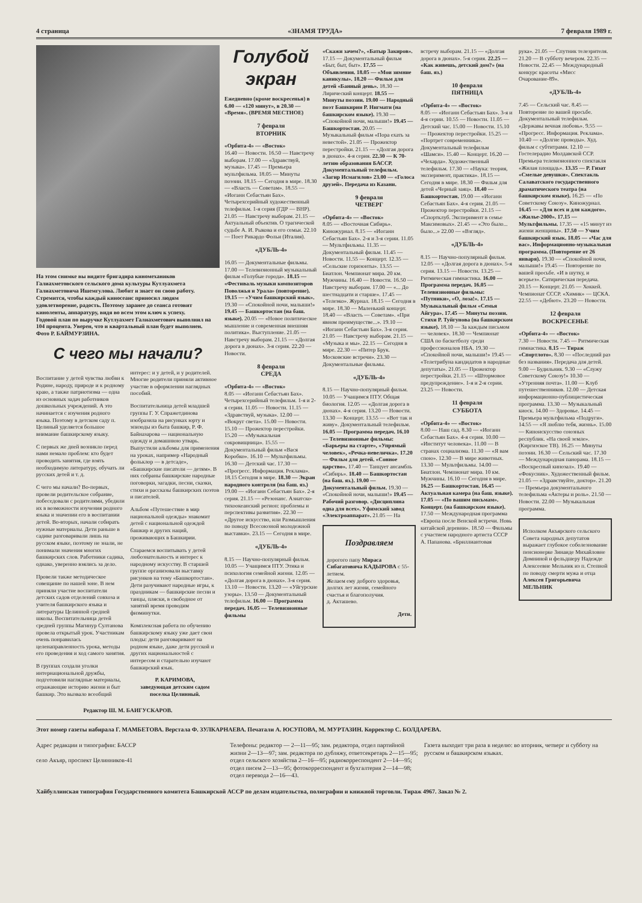4 страница «ЗНАМЯ ТРУДА» 7 февраля 1989 г.
На этом снимке вы видите бригадира киномехаников Галиахметовского сельского дома культуры Кутлуахмета Галиахметовича Ишемгулова. Любит и знает он свою работу. Стремится, чтобы каждый киносеанс приносил людям удовлетворение, радость. Поэтому заранее до сеанса готовит киноленты, аппаратуру, видя во всем этом ключ к успеху.
Годовой план по выручке Кутлуахмет Галиахметович выполнил на 104 процента. Уверен, что и квартальный план будет выполнен.
Фото Р. БАЙМУРЗИНА.
С чего мы начали?
Воспитание у детей чувства любви к Родине, народу, природе и к родному краю, а также патриотизма — одна из основных задач работников дошкольных учреждений. А это начинается с изучения родного языка. Поэтому в детском саду п. Целиный уделяется большое внимание башкирскому языку.
С первых же дней возникло перед нами немало проблем: кто будет проводить занятия, где взять необходимую литературу, обучать ли русских детей и т. д.
С чего мы начали? Во-первых, провели родительское собрание, побеседовали с родителями, убедили их в возможности изучения родного языка и значении его в воспитании детей. Во-вторых, начали собирать нужные материалы. Дети раньше в садике разговаривали лишь на русском языке, поэтому не знали, не понимали значения многих башкирских слов. Работники садика, однако, уверенно взялись за дело.
Провели также методическое совещание по нашей зоне. В нем приняли участие воспитатели детских садов отделений совхоза и учителя башкирского языка и литературы Целинной средней школы. Воспитательница детей средней группы Магинур Султанова провела открытый урок. Участникам очень понравилась целенаправленность урока, методы его проведения и ход самого занятия.
В группах создали уголки интернациональной дружбы, подготовили наглядные материалы, отражающие историю жизни и быт башкир. Это вызвало всеобщий интерес: и у детей, и у родителей. Многие родители приняли активное участие в оформлении наглядных пособий.
Воспитательница детей младшей группы Г. У. Спражетдинова изобразила на рисунках юрту и эпизоды из быта башкир, Р. Ф. Байназарова — национальную одежду и домашнюю утварь. Выпустили альбомы для применения на уроках, например «Народный фольклор — в детсаде», «Башкирские писатели — детям». В них собраны башкирские народные поговорки, загадки, песни, сказки, стихи и рассказы башкирских поэтов и писателей.
Альбом «Путешествие в мир национальной одежды» знакомит детей с национальной одеждой башкир и других наций, проживающих в Башкирии.
Стараемся воспитывать у детей любознательность и интерес к народному искусству. В старшей группе организовали выставку рисунков на тему «Башкортостан». Дети разучивают народные игры, к праздникам — башкирские песни и танцы, пляски, в свободное от занятий время проводим физминутки.
Комплексная работа по обучению башкирскому языку уже дает свои плоды: дети разговаривают на родном языке, даже дети русской и других национальностей с интересом и старательно изучают башкирский язык.
Р. КАРИМОВА,
заведующая детским садом поселка Целинный.
Редактор Ш. М. БАИГУСКАРОВ.
Голубой экран
Ежедневно (кроме воскресенья) в 6.00 — «120 минут», в 20.30 — «Время». (ВРЕМЯ МЕСТНОЕ)
7 февраля
ВТОРНИК
«Орбита-4» — «Восток»
16.40 — Новости. 16.50 — Навстречу выборам. 17.00 — «Здравствуй, музыка». 17.45 — Премьера мультфильма. 18.05 — Минуты поэзии. 18.15 — Сегодня в мире. 18.30 — «Власть — Советам». 18.55 — «Иоганн Себастьян Бах». Четырехсерийный художественный телефильм. 1-я серия (ГДР — ВНР). 21.05 — Навстречу выборам. 21.15 — Актуальный объектив. О трагической судьбе А. И. Рыкова и его семьи. 22.10 — Поет Рикардо Фольи (Италия).
«ДУБЛЬ-4»
16.05 — Документальные фильмы. 17.00 — Телевизионный музыкальный фильм «Голубые города». 18.15 — «Фестиваль музыки композиторов Поволжья и Урала» (повторение). 19.15 — «Учим башкирский язык». 19.30 — «Спокойной ночи, малыши!» 19.45 — Башкортостан (на баш. языке). 20.05 — «Новое политическое мышление и современная внешняя политика». Выступление. 21.05 — Навстречу выборам. 21.15 — «Долгая дорога в дюнах». 3-я серия. 22.20 — Новости.
8 февраля
СРЕДА
«Орбита-4» — «Восток»
8.05 — «Иоганн Себастьян Бах». Четырехсерийный телефильм. 1-я и 2-я серии. 11.05 — Новости. 11.15 — «Здравствуй, музыка». 12.00 — «Вокруг света». 15.00 — Новости. 15.10 — Прожектор перестройки. 15.20 — «Музыкальная сокровищница». 15.55 — Документальный фильм «Вася Коробко». 16.10 — Мультфильмы. 16.30 — Детский час. 17.30 — «Прогресс. Информация. Реклама». 18.15 Сегодня в мире. 18.30 — Экран народного контроля (на баш. яз.) 19.00 — «Иоганн Себастьян Бах». 2-я серия. 21.15 — «Резонанс. Азиатско-тихоокеанский регион: проблемы и перспективы развития». 22.30 — «Другое искусство, или Размышления по поводу Всесоюзной молодежной выставки». 23.15 — Сегодня в мире.
«ДУБЛЬ-4»
8.15 — Научно-популярный фильм. 10.05 — Учащимся ПТУ. Этика и психология семейной жизни. 12.05 — «Долгая дорога в дюнах». 3-я серия. 13.10 — Новости. 13.20 — «Уйгурские узоры». 13.50 — Документальный телефильм. 16.00 — Программа передач. 16.05 — Телевизионные фильмы
«Скажи зачем?», «Батыр Закиров». 17.15 — Документальный фильм «Быт, быт, быт». 17.55 — Объявления. 18.05 — «Мои зимние каникулы». 18.20 — Фильм для детей «Банный день». 18.30 — Лирический концерт. 18.55 — Минуты поэзии. 19.00 — Народный поэт Башкирии Р. Нигмати (на башкирском языке). 19.30 — «Спокойной ночи, малыши!» 19.45 — Башкортостан. 20.05 — Музыкальный фильм «Пора ехать за невестой». 21.05 — Прожектор перестройки. 21.15 — «Долгая дорога в дюнах». 4-я серия. 22.30 — К 70-летию образования БАССР. Документальный телефильм. «Загир Исмагилов» 23.00 — «Голоса друзей». Передача из Казани.
9 февраля
ЧЕТВЕРГ
«Орбита-4» — «Восток»
8.05 — «Восточная Сибирь». Киножурнал. 8.15 — «Иоганн Себастьян Бах». 2-я и 3-я серии. 11.05 — Мультфильмы. 11.35 — Документальный фильм. 11.45 — Новости. 11.55 — Концерт. 12.35 — «Сельские горизонты». 13.55 — Биатлон. Чемпионат мира. 20 км. Мужчины. 16.40 — Новости. 16.50 — Навстречу выборам. 17.00 — «... До шестнадцати и старше». 17.45 — «Телеэко». Журнал. 18.15 — Сегодня в мире. 18.30 — Маленький концерт. 18.40 — «Власть — Советам». «При явном преимуществе...». 19.10 — «Иоганн Себастьян Бах». 3-я серия. 21.05 — Навстречу выборам. 21.15 — «Музыка и мы». 22.15 — Сегодня в мире. 22.30 — «Питер Брук. Московские встречи». 23.30 — Документальные фильмы.
«ДУБЛЬ-4»
8.15 — Научно-популярный фильм. 10.05 — Учащимся ПТУ. Общая биология. 12.05 — «Долгая дорога в дюнах». 4-я серия. 13.20 — Новости. 13.30 — Концерт. 13.55 — «Вот так и живу». Документальный телефильм. 16.05 — Программа передач. 16.10 — Телевизионные фильмы: «Барьеры на старте», «Упрямый человек», «Речка-невеличка». 17.20 — Фильм для детей. «Сонное царство». 17.40 — Танцует ансамбль «Сибирь». 18.40 — Башкортостан (на баш. яз.). 19.00 — Документальный фильм. 19.30 — «Спокойной ночи, малыши!» 19.45 — Рабочий разговор. «Дисциплина одна для всех». Уфимский завод «Электроаппарат». 21.05 — На
Поздравляем
дорогого папу Мираса Сибагатовича КАДЫРОВА с 55-летием.
Желаем ему доброго здоровья, долгих лет жизни, семейного счастья и благополучия.
д. Акташево.
Дети.
встречу выборам. 21.15 — «Долгая дорога в дюнах». 5-я серия. 22.25 — «Как живешь, детский дом?» (на баш. яз.)
10 февраля
ПЯТНИЦА
«Орбита-4» — «Восток»
8.05 — «Иоганн Себастьян Бах». 3-я и 4-я серии. 10.55 — Новости. 11.05 — Детский час. 15.00 — Новости. 15.10 — Прожектор перестройки. 15.25 — «Портрет современника». Документальный телефильм «Шамси». 15.40 — Концерт. 16.20 — «Чехарда». Художественный телефильм. 17.30 — «Наука: теория, эксперимент, практика». 18.15 — Сегодня в мире. 18.30 — Фильм для детей «Черный заяц». 18.40 — Башкортостан. 19.00 — «Иоганн Себастьян Бах». 4-я серия. 21.05 — Прожектор перестройки. 21.15 — «Спортклуб. Эксперимент в семье Максимовых». 21.45 — «Это было... было...» 22.00 — «Взгляд».
«ДУБЛЬ-4»
8.15 — Научно-популярный фильм. 12.05 — «Долгая дорога в дюнах». 5-я серия. 13.15 — Новости. 13.25 — Ритмическая гимнастика. 16.00 — Программа передач. 16.05 — Телевизионные фильмы: «Путники», «О, лоза!». 17.15 — Музыкальный фильм «Семья Айгура». 17.45 — Минуты поэзии. Стихи Р. Туйгунова (на башкирском языке). 18.10 — За каждым письмом — человек». 18.30 — Чемпионат США по баскетболу среди профессионалов НБА. 19.30 — «Спокойной ночи, малыши!» 19.45 — «Телетрибуна кандидатов в народные депутаты». 21.05 — Прожектор перестройки. 21.15 — «Штормовое предупреждение». 1-я и 2-я серии. 23.25 — Новости.
11 февраля
СУББОТА
«Орбита-4» — «Восток»
8.00 — Наш сад. 8.30 — «Иоганн Себастьян Бах». 4-я серия. 10.00 — «Институт человека». 11.00 — В странах социализма. 11.30 — «Я вам спою». 12.30 — В мире животных. 13.30 — Мультфильмы. 14.00 — Биатлон. Чемпионат мира. 10 км. Мужчины. 16.10 — Сегодня в мире. 16.25 — Башкортостан. 16.45 — Актуальная камера (на баш. языке). 17.05 — «По вашим письмам». Концерт. (на башкирском языке). 17.50 — Международная программа «Европа после Венской встречи. Новь китайской деревни». 18.50 — Фильмы с участием народного артиста СССР А. Папанова. «Бриллиантовая
рука». 21.05 — Спутник телезрителя. 21.20 — В субботу вечером. 22.35 — Новости. 22.45 — Международный конкурс красоты «Мисс Очарование-89».
«ДУБЛЬ-4»
7.45 — Сельский час. 8.45 — Повторение по вашей просьбе. Документальный телефильм. «Державы вечная любовь». 9.55 — «Прогресс. Информация. Реклама». 10.40 — «Долгие проводы». Худ. фильм с субтитрами. 12.10 — Гостелерадио Молдавской ССР. Премьера телевизионного спектакля «Жилая площадь». 13.35 — Р. Гизат «Смелые девушки». Спектакль Салаватского государственного драматического театра (на башкирском языке). 16.25 — «По Советскому Союзу». Киножурнал. 16.45 — «Для всех и для каждого». «Жилье-2000». 17.15 — Мультфильмы. 17.35 — «15 минут из жизни женщины». 17.50 — Учим башкирский язык. 18.05 — «Час для вас». Информационно-музыкальная программа. (Повторение от 26 января). 19.30 — «Спокойной ночи, малыши!» 19.45 — Повторение по вашей просьбе. «И в шутку, и всерьез». Сатирическая передача. 20.15 — Концерт. 21.05 — Хоккей. Чемпионат СССР. «Химик» — ЦСКА. 22.55 — «Дебют». 23.20 — Новости.
12 февраля
ВОСКРЕСЕНЬЕ
«Орбита-4» — «Восток»
7.30 — Новости. 7.45 — Ритмическая гимнастика. 8.15 — Тираж «Спортлото». 8.30 — «Последний раз без названия». Передача для детей. 9.00 — Будильник. 9.30 — «Служу Советскому Союзу!» 10.30 — «Утренняя почта». 11.00 — Клуб путешественников. 12.00 — Детская информационно-публицистическая программа. 13.30 — Музыкальный киоск. 14.00 — Здоровье. 14.45 — Премьера мультфильма «Подруги». 14.55 — «Я люблю тебя, жизнь». 15.00 — Киноискусство союзных республик. «На своей земле». (Киргизское ТВ). 16.25 — Минуты поэзии. 16.30 — Сельский час. 17.30 — Международная панорама. 18.15 — «Воскресный кинозал». 19.40 — «Фокусник». Художественный фильм. 21.05 — «Здравствуйте, доктор». 21.20 — Премьера документального телефильма «Актеры и роль». 21.50 — Новости. 22.00 — Музыкальная программа.
Исполком Акъярского сельского Совета народных депутатов выражает глубокое соболезнование пенсионерке Зинаиде Михайловне Домниной и фельдшеру Надежде Алексеевне Мельник из п. Степной по поводу смерти мужа и отца Алексея Григорьевича МЕЛЬНИК
Этот номер газеты набирала Г. МАМБЕТОВА. Верстала Ф. ЗУЛКАРНАЕВА. Печатали А. ЮСУПОВА, М. МУРТАЗИН. Корректор С. БОЛДАРЕВА.
Адрес редакции и типографии: БАССР
село Акъяр, проспект Целинников-41
Телефоны: редактор — 2—11—95; зам. редактора, отдел партийной жизни 2—13—97; зам. редактора по дубляжу, ответсекретарь 2—15—95; отдел сельского хозяйства 2—16—95; радиокорреспондент 2—14—95; отдел писем 2—13—95; фотокорреспондент и бухгалтерия 2—14—98; отдел перевода 2—16—43.
Газета выходит три раза в неделю: во вторник, четверг и субботу на русском и башкирском языках.
Хайбуллинская типография Государственного комитета Башкирской АССР по делам издательства, полиграфии и книжной торговли. Тираж 4967. Заказ № 2.